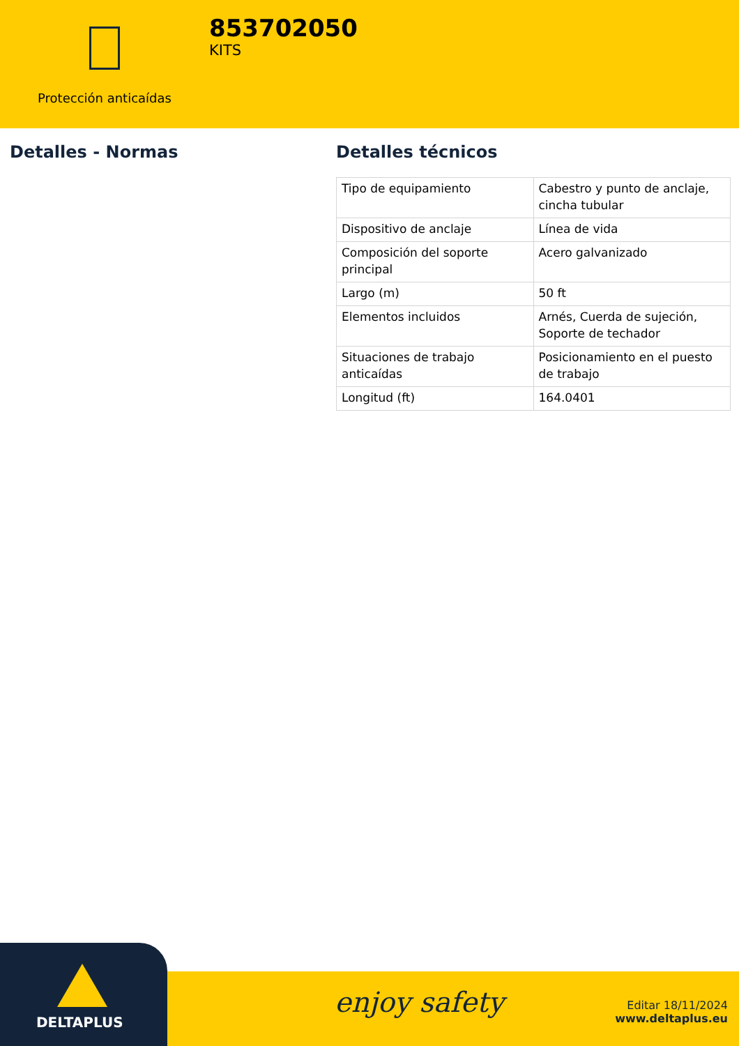Protección anticaídas
853702050
KITS
Detalles - Normas Detalles técnicos
| Tipo de equipamiento | Cabestro y punto de anclaje, cincha tubular |
| Dispositivo de anclaje | Línea de vida |
| Composición del soporte principal | Acero galvanizado |
| Largo (m) | 50 ft |
| Elementos incluidos | Arnés, Cuerda de sujeción, Soporte de techador |
| Situaciones de trabajo anticaídas | Posicionamiento en el puesto de trabajo |
| Longitud (ft) | 164.0401 |
DELTAPLUS
enjoy safety
Editar 18/11/2024
www.deltaplus.eu